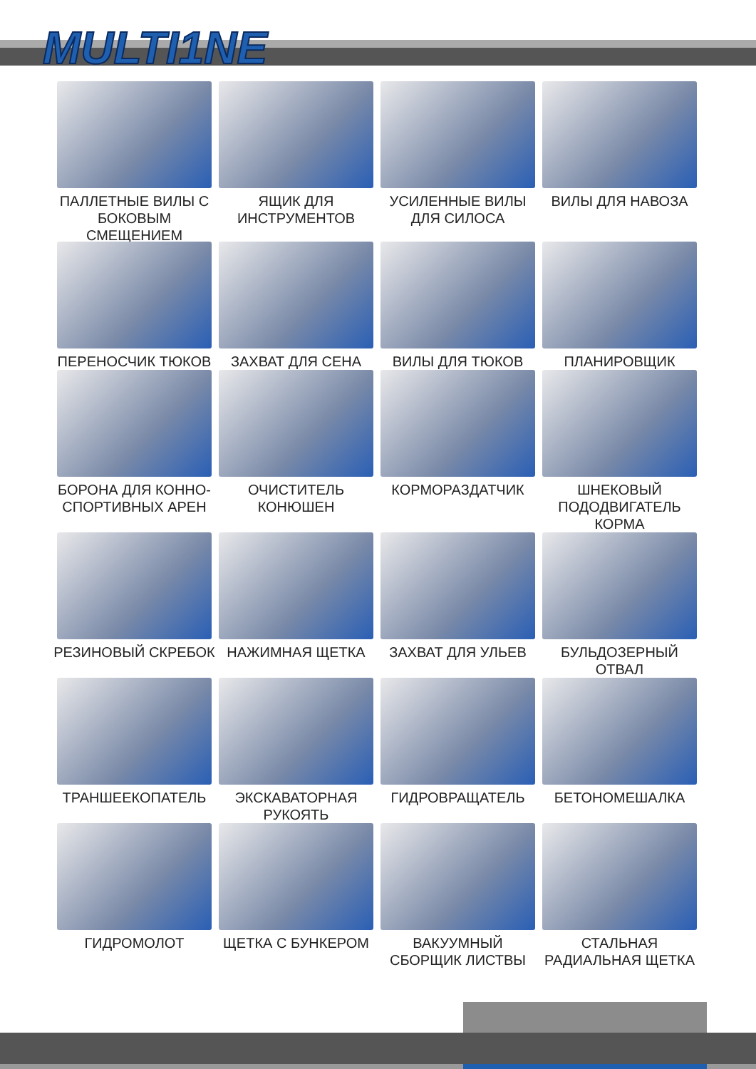MULTI1NE
ПАЛЛЕТНЫЕ ВИЛЫ С БОКОВЫМ СМЕЩЕНИЕМ
ЯЩИК ДЛЯ ИНСТРУМЕНТОВ
УСИЛЕННЫЕ ВИЛЫ ДЛЯ СИЛОСА
ВИЛЫ ДЛЯ НАВОЗА
ПЕРЕНОСЧИК ТЮКОВ
ЗАХВАТ ДЛЯ СЕНА
ВИЛЫ ДЛЯ ТЮКОВ
ПЛАНИРОВЩИК
БОРОНА ДЛЯ КОННО-СПОРТИВНЫХ АРЕН
ОЧИСТИТЕЛЬ КОНЮШЕН
КОРМОРАЗДАТЧИК
ШНЕКОВЫЙ ПОДОДВИГАТЕЛЬ КОРМА
РЕЗИНОВЫЙ СКРЕБОК
НАЖИМНАЯ ЩЕТКА
ЗАХВАТ ДЛЯ УЛЬЕВ
БУЛЬДОЗЕРНЫЙ ОТВАЛ
ТРАНШЕЕКОПАТЕЛЬ
ЭКСКАВАТОРНАЯ РУКОЯТЬ
ГИДРОВРАЩАТЕЛЬ
БЕТОНОМЕШАЛКА
ГИДРОМОЛОТ
ЩЕТКА С БУНКЕРОМ
ВАКУУМНЫЙ СБОРЩИК ЛИСТВЫ
СТАЛЬНАЯ РАДИАЛЬНАЯ ЩЕТКА